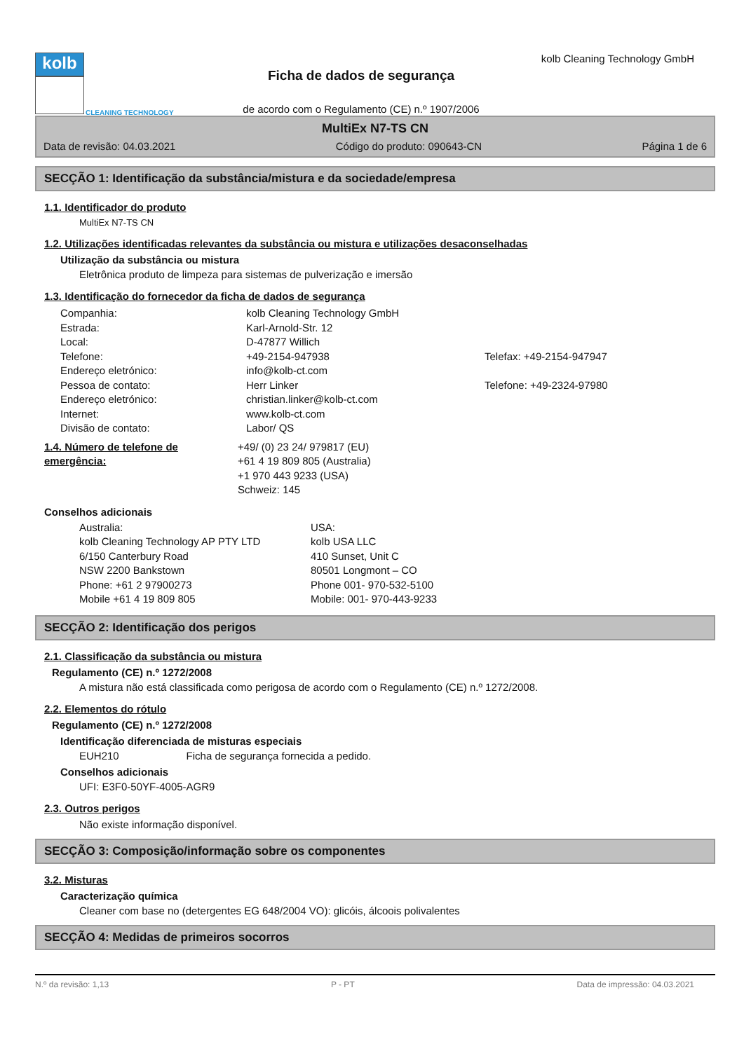kolb
CLEANING TECHNOLOGY
Ficha de dados de segurança
de acordo com o Regulamento (CE) n.º 1907/2006
kolb Cleaning Technology GmbH
MultiEx N7-TS CN
Data de revisão: 04.03.2021 Código do produto: 090643-CN Página 1 de 6
SECÇÃO 1: Identificação da substância/mistura e da sociedade/empresa
1.1. Identificador do produto
MultiEx N7-TS CN
1.2. Utilizações identificadas relevantes da substância ou mistura e utilizações desaconselhadas
Utilização da substância ou mistura
Eletrônica produto de limpeza para sistemas de pulverização e imersão
1.3. Identificação do fornecedor da ficha de dados de segurança
Companhia: kolb Cleaning Technology GmbH Estrada: Karl-Arnold-Str. 12 Local: D-47877 Willich Telefone: +49-2154-947938 Telefax: +49-2154-947947 Endereço eletrónico: info@kolb-ct.com Pessoa de contato: Herr Linker Telefone: +49-2324-97980 Endereço eletrónico: christian.linker@kolb-ct.com Internet: www.kolb-ct.com Divisão de contato: Labor/ QS
1.4. Número de telefone de emergência: +49/ (0) 23 24/ 979817 (EU)
+61 4 19 809 805 (Australia)
+1 970 443 9233 (USA)
Schweiz: 145
Conselhos adicionais
Australia:
kolb Cleaning Technology AP PTY LTD
6/150 Canterbury Road
NSW 2200 Bankstown
Phone: +61 2 97900273
Mobile +61 4 19 809 805 USA:
kolb USA LLC
410 Sunset, Unit C
80501 Longmont – CO
Phone 001- 970-532-5100
Mobile: 001- 970-443-9233
SECÇÃO 2: Identificação dos perigos
2.1. Classificação da substância ou mistura
Regulamento (CE) n.º 1272/2008
A mistura não está classificada como perigosa de acordo com o Regulamento (CE) n.º 1272/2008.
2.2. Elementos do rótulo
Regulamento (CE) n.º 1272/2008
Identificação diferenciada de misturas especiais
EUH210 Ficha de segurança fornecida a pedido.
Conselhos adicionais
UFI: E3F0-50YF-4005-AGR9
2.3. Outros perigos
Não existe informação disponível.
SECÇÃO 3: Composição/informação sobre os componentes
3.2. Misturas
Caracterização química
Cleaner com base no (detergentes EG 648/2004 VO): glicóis, álcoois polivalentes
SECÇÃO 4: Medidas de primeiros socorros
N.º da revisão: 1,13 P - PT Data de impressão: 04.03.2021